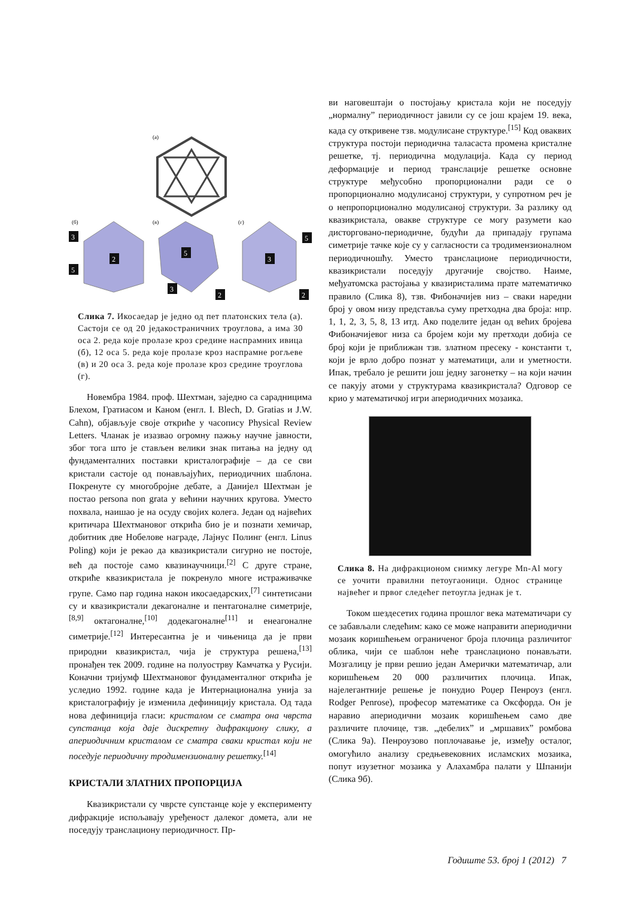(а)
(б)
(в)
(г)
3
2
5
5
3
2
5
3
2
Слика 7. Икосаедар је једно од пет платонских тела (а). Састоји се од 20 једакостраничних троуглова, а има 30 оса 2. реда које пролазе кроз средине наспрамних ивица (б), 12 оса 5. реда које пролазе кроз наспрамне рогљеве (в) и 20 оса 3. реда које пролазе кроз средине троуглова (г).
Новембра 1984. проф. Шехтман, заједно са сарадницима Блехом, Гратиасом и Каном (енгл. I. Blech, D. Gratias и J.W. Cahn), објављује своје откриће у часопису Physical Review Letters. Чланак је изазвао огромну пажњу научне јавности, због тога што је стављен велики знак питања на једну од фундаменталних поставки кристалографије – да се сви кристали састоје од понављајућих, периодичних шаблона. Покренуте су многобројне дебате, а Данијел Шехтман је постао persona non grata у већини научних кругова. Уместо похвала, наишао је на осуду својих колега. Један од највећих критичара Шехтмановог открића био је и познати хемичар, добитник две Нобелове награде, Лајнус Полинг (енгл. Linus Poling) који је рекао да квазикристали сигурно не постоје, већ да постоје само квазинаучници.<sup>[2]</sup> С друге стране, откриће квазикристала је покренуло многе истраживачке групе. Само пар година након икосаедарских,<sup>[7]</sup> синтетисани су и квазикристали декагоналне и пентагоналне симетрије,<sup>[8,9]</sup> октагоналне,<sup>[10]</sup> додекагоналне<sup>[11]</sup> и енеагоналне симетрије.<sup>[12]</sup> Интересантна је и чињеница да је први природни квазикристал, чија је структура решена,<sup>[13]</sup> пронађен тек 2009. године на полуострву Камчатка у Русији. Коначни тријумф Шехтмановог фундаменталног открића је уследио 1992. године када је Интернационална унија за кристалографију је изменила дефиницију кристала. Од тада нова дефиниција гласи: кристалом се сматра она чврста супстанца која даје дискретну дифракциону слику, а апериодичним кристалом се сматра сваки кристал који не поседује периодичну тродимензионалну решетку.<sup>[14]</sup>
КРИСТАЛИ ЗЛАТНИХ ПРОПОРЦИЈА
Квазикристали су чврсте супстанце које у експерименту дифракције испољавају уређеност далеког домета, али не поседују транслациону периодичност. Пр-
ви наговештаји о постојању кристала који не поседују „нормалну” периодичност јавили су се још крајем 19. века, када су откривене тзв. модулисане структуре.<sup>[15]</sup> Код оваквих структура постоји периодична таласаста промена кристалне решетке, тј. периодична модулација. Када су период деформације и период транслације решетке основне структуре међусобно пропорционални ради се о пропорционално модулисаној структури, у супротном реч је о непропорционално модулисаној структури. За разлику од квазикристала, овакве структуре се могу разумети као дисторговано-периодичне, будући да припадају групама симетрије тачке које су у сагласности са тродимензионалном периодичношћу. Уместо транслационе периодичности, квазикристали поседују другачије својство. Наиме, међуатомска растојања у квазиристалима прате математичко правило (Слика 8), тзв. Фибоначијев низ – сваки наредни број у овом низу представља суму претходна два броја: нпр. 1, 1, 2, 3, 5, 8, 13 итд. Ако поделите један од већих бројева Фибоначијевог низа са бројем који му претходи добија се број који је приближан тзв. златном пресеку - константи τ, који је врло добро познат у математици, али и уметности. Ипак, требало је решити још једну загонетку – на који начин се пакују атоми у структурама квазикристала? Одговор се крио у математичкој игри апериодичних мозаика.
Слика 8. На дифракционом снимку легуре Mn-Al могу се уочити правилни петоугаоници. Однос странице највећег и првог следећег петоугла једнак је τ.
Током шездесетих година прошлог века математичари су се забављали следећим: како се може направити апериодични мозаик коришћењем ограниченог броја плочица различитог облика, чији се шаблон неће транслационо понављати. Мозгалицу је први решио један Амерички математичар, али коришћењем 20 000 различитих плочица. Ипак, најелегантније решење је понудио Роџер Пенроуз (енгл. Rodger Penrose), професор математике са Оксфорда. Он је наравио апериодични мозаик коришћењем само две различите плочице, тзв. „дебелих” и „мршавих” ромбова (Слика 9а). Пенроузово поплочавање је, између осталог, омогућило анализу средњевековних исламских мозаика, попут изузетног мозаика у Алахамбра палати у Шпанији (Слика 9б).
Годиште 53. број 1 (2012) 7